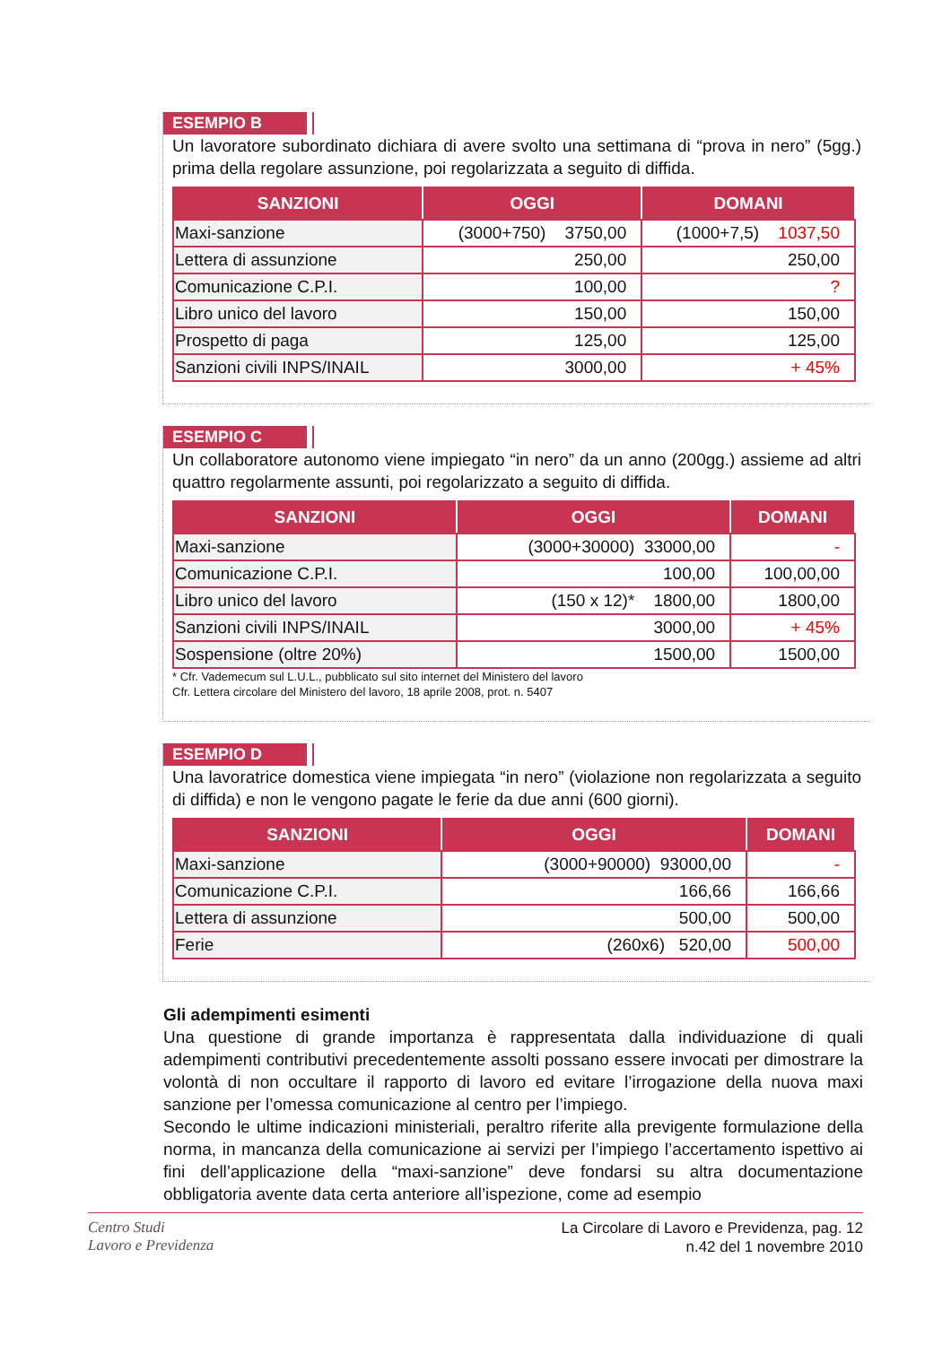ESEMPIO B
Un lavoratore subordinato dichiara di avere svolto una settimana di “prova in nero” (5gg.) prima della regolare assunzione, poi regolarizzata a seguito di diffida.
| SANZIONI | OGGI | DOMANI |
| --- | --- | --- |
| Maxi-sanzione | (3000+750) 3750,00 | (1000+7,5) 1037,50 |
| Lettera di assunzione | 250,00 | 250,00 |
| Comunicazione C.P.I. | 100,00 | ? |
| Libro unico del lavoro | 150,00 | 150,00 |
| Prospetto di paga | 125,00 | 125,00 |
| Sanzioni civili INPS/INAIL | 3000,00 | + 45% |
ESEMPIO C
Un collaboratore autonomo viene impiegato “in nero” da un anno (200gg.) assieme ad altri quattro regolarmente assunti, poi regolarizzato a seguito di diffida.
| SANZIONI | OGGI | DOMANI |
| --- | --- | --- |
| Maxi-sanzione | (3000+30000) 33000,00 | - |
| Comunicazione C.P.I. | 100,00 | 100,00,00 |
| Libro unico del lavoro | (150 x 12)* 1800,00 | 1800,00 |
| Sanzioni civili INPS/INAIL | 3000,00 | + 45% |
| Sospensione (oltre 20%) | 1500,00 | 1500,00 |
* Cfr. Vademecum sul L.U.L., pubblicato sul sito internet del Ministero del lavoro
Cfr. Lettera circolare del Ministero del lavoro, 18 aprile 2008, prot. n. 5407
ESEMPIO D
Una lavoratrice domestica viene impiegata “in nero” (violazione non regolarizzata a seguito di diffida) e non le vengono pagate le ferie da due anni (600 giorni).
| SANZIONI | OGGI | DOMANI |
| --- | --- | --- |
| Maxi-sanzione | (3000+90000) 93000,00 | - |
| Comunicazione C.P.I. | 166,66 | 166,66 |
| Lettera di assunzione | 500,00 | 500,00 |
| Ferie | (260x6) 520,00 | 500,00 |
Gli adempimenti esimenti
Una questione di grande importanza è rappresentata dalla individuazione di quali adempimenti contributivi precedentemente assolti possano essere invocati per dimostrare la volontà di non occultare il rapporto di lavoro ed evitare l’irrogazione della nuova maxi sanzione per l’omessa comunicazione al centro per l’impiego.
Secondo le ultime indicazioni ministeriali, peraltro riferite alla previgente formulazione della norma, in mancanza della comunicazione ai servizi per l’impiego l’accertamento ispettivo ai fini dell’applicazione della “maxi-sanzione” deve fondarsi su altra documentazione obbligatoria avente data certa anteriore all’ispezione, come ad esempio
Centro Studi
Lavoro e Previdenza
La Circolare di Lavoro e Previdenza, pag. 12
n.42 del 1 novembre 2010